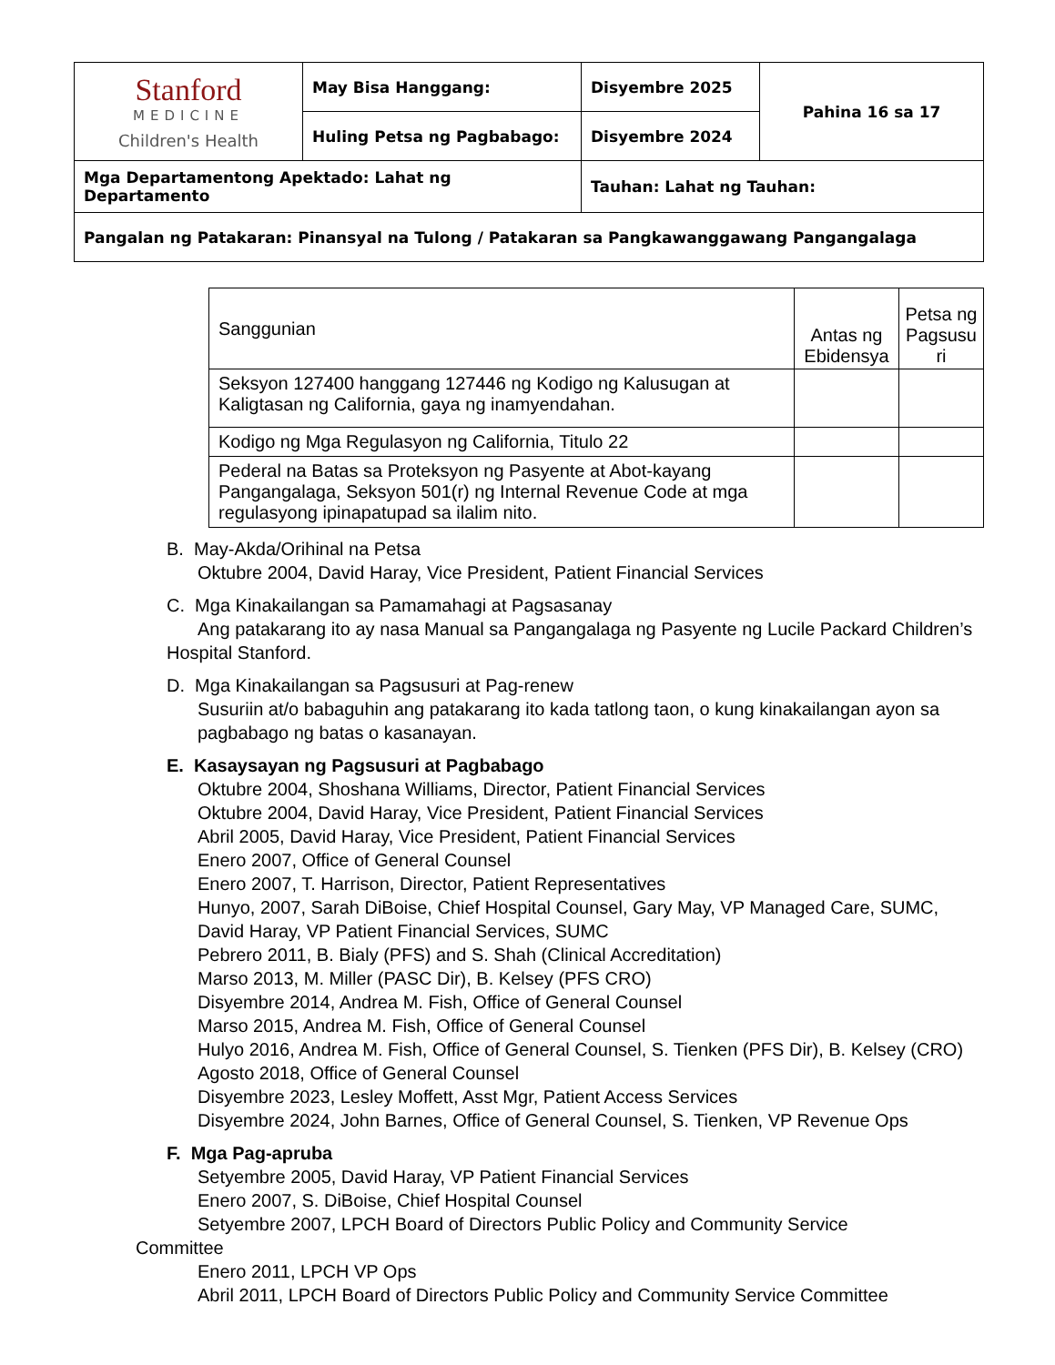| Stanford MEDICINE Children's Health | May Bisa Hanggang: | Disyembre 2025 | Pahina 16 sa 17 |
| | Huling Petsa ng Pagbabago: | Disyembre 2024 | |
| Mga Departamentong Apektado: Lahat ng Departamento | | Tauhan: Lahat ng Tauhan: | |
| Pangalan ng Patakaran: Pinansyal na Tulong / Patakaran sa Pangkawanggawang Pangangalaga | | | |
| Sanggunian | Antas ng Ebidensya | Petsa ng Pagsusu ri |
| --- | --- | --- |
| Seksyon 127400 hanggang 127446 ng Kodigo ng Kalusugan at Kaligtasan ng California, gaya ng inamyendahan. | | |
| Kodigo ng Mga Regulasyon ng California, Titulo 22 | | |
| Pederal na Batas sa Proteksyon ng Pasyente at Abot-kayang Pangangalaga, Seksyon 501(r) ng Internal Revenue Code at mga regulasyong ipinapatupad sa ilalim nito. | | |
B. May-Akda/Orihinal na Petsa
Oktubre 2004, David Haray, Vice President, Patient Financial Services
C. Mga Kinakailangan sa Pamamahagi at Pagsasanay
Ang patakarang ito ay nasa Manual sa Pangangalaga ng Pasyente ng Lucile Packard Children’s Hospital Stanford.
D. Mga Kinakailangan sa Pagsusuri at Pag-renew
Susuriin at/o babaguhin ang patakarang ito kada tatlong taon, o kung kinakailangan ayon sa pagbabago ng batas o kasanayan.
E. Kasaysayan ng Pagsusuri at Pagbabago
Oktubre 2004, Shoshana Williams, Director, Patient Financial Services
Oktubre 2004, David Haray, Vice President, Patient Financial Services
Abril 2005, David Haray, Vice President, Patient Financial Services
Enero 2007, Office of General Counsel
Enero 2007, T. Harrison, Director, Patient Representatives
Hunyo, 2007, Sarah DiBoise, Chief Hospital Counsel, Gary May, VP Managed Care, SUMC, David Haray, VP Patient Financial Services, SUMC
Pebrero 2011, B. Bialy (PFS) and S. Shah (Clinical Accreditation)
Marso 2013, M. Miller (PASC Dir), B. Kelsey (PFS CRO)
Disyembre 2014, Andrea M. Fish, Office of General Counsel
Marso 2015, Andrea M. Fish, Office of General Counsel
Hulyo 2016, Andrea M. Fish, Office of General Counsel, S. Tienken (PFS Dir), B. Kelsey (CRO) Agosto 2018, Office of General Counsel
Disyembre 2023, Lesley Moffett, Asst Mgr, Patient Access Services
Disyembre 2024, John Barnes, Office of General Counsel, S. Tienken, VP Revenue Ops
F. Mga Pag-apruba
Setyembre 2005, David Haray, VP Patient Financial Services
Enero 2007, S. DiBoise, Chief Hospital Counsel
Setyembre 2007, LPCH Board of Directors Public Policy and Community Service
Committee
Enero 2011, LPCH VP Ops
Abril 2011, LPCH Board of Directors Public Policy and Community Service Committee